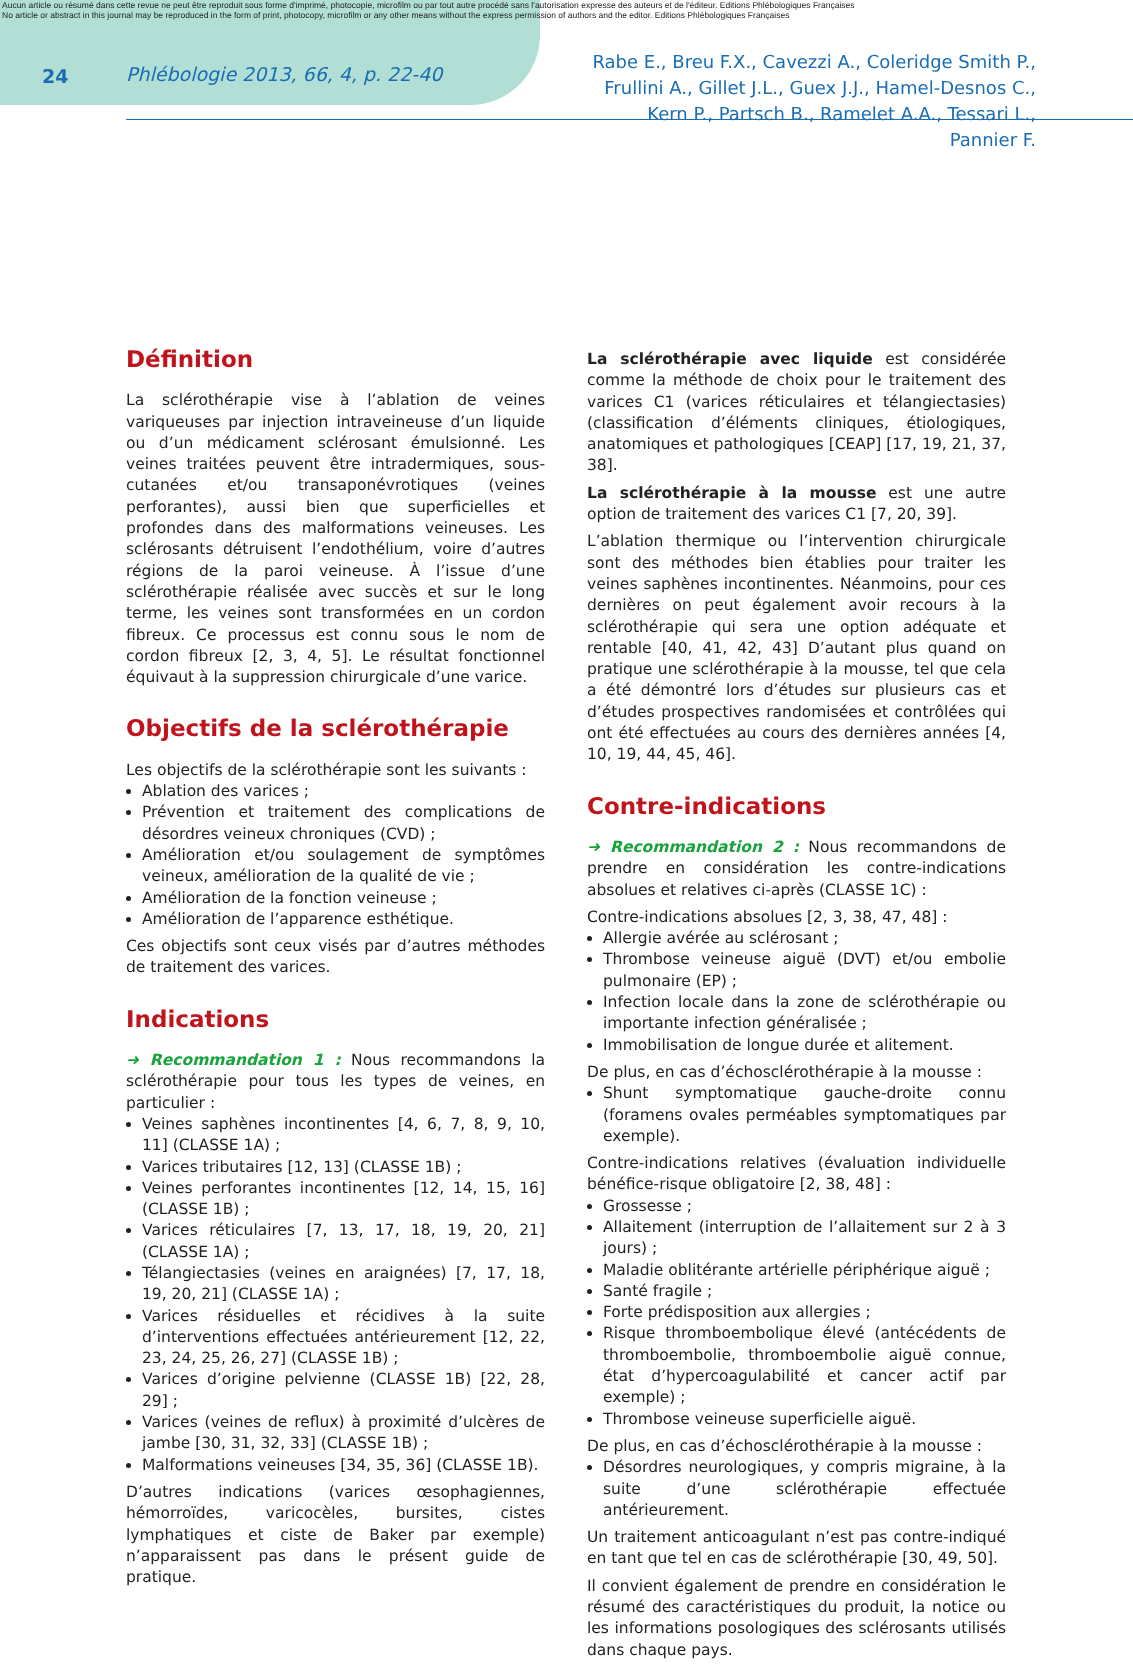Aucun article ou résumé dans cette revue ne peut être reproduit sous forme d'imprimé, photocopie, microfilm ou par tout autre procédé sans l'autorisation expresse des auteurs et de l'éditeur. Editions Phlébologiques Françaises
No article or abstract in this journal may be reproduced in the form of print, photocopy, microfilm or any other means without the express permission of authors and the editor. Editions Phlébologiques Françaises
24 Phlébologie 2013, 66, 4, p. 22-40
Rabe E., Breu F.X., Cavezzi A., Coleridge Smith P.,
Frullini A., Gillet J.L., Guex J.J., Hamel-Desnos C.,
Kern P., Partsch B., Ramelet A.A., Tessari L., Pannier F.
Définition
La sclérothérapie vise à l’ablation de veines variqueuses par injection intraveineuse d’un liquide ou d’un médicament sclérosant émulsionné. Les veines traitées peuvent être intradermiques, sous-cutanées et/ou transaponévrotiques (veines perforantes), aussi bien que superficielles et profondes dans des malformations veineuses. Les sclérosants détruisent l’endothélium, voire d’autres régions de la paroi veineuse. À l’issue d’une sclérothérapie réalisée avec succès et sur le long terme, les veines sont transformées en un cordon fibreux. Ce processus est connu sous le nom de cordon fibreux [2, 3, 4, 5]. Le résultat fonctionnel équivaut à la suppression chirurgicale d’une varice.
Objectifs de la sclérothérapie
Les objectifs de la sclérothérapie sont les suivants :
Ablation des varices ;
Prévention et traitement des complications de désordres veineux chroniques (CVD) ;
Amélioration et/ou soulagement de symptômes veineux, amélioration de la qualité de vie ;
Amélioration de la fonction veineuse ;
Amélioration de l’apparence esthétique.
Ces objectifs sont ceux visés par d’autres méthodes de traitement des varices.
Indications
➜ Recommandation 1 : Nous recommandons la sclérothérapie pour tous les types de veines, en particulier :
Veines saphènes incontinentes [4, 6, 7, 8, 9, 10, 11] (CLASSE 1A) ;
Varices tributaires [12, 13] (CLASSE 1B) ;
Veines perforantes incontinentes [12, 14, 15, 16] (CLASSE 1B) ;
Varices réticulaires [7, 13, 17, 18, 19, 20, 21] (CLASSE 1A) ;
Télangiectasies (veines en araignées) [7, 17, 18, 19, 20, 21] (CLASSE 1A) ;
Varices résiduelles et récidives à la suite d’interventions effectuées antérieurement [12, 22, 23, 24, 25, 26, 27] (CLASSE 1B) ;
Varices d’origine pelvienne (CLASSE 1B) [22, 28, 29] ;
Varices (veines de reflux) à proximité d’ulcères de jambe [30, 31, 32, 33] (CLASSE 1B) ;
Malformations veineuses [34, 35, 36] (CLASSE 1B).
D’autres indications (varices œsophagiennes, hémorroïdes, varicocèles, bursites, cistes lymphatiques et ciste de Baker par exemple) n’apparaissent pas dans le présent guide de pratique.
La sclérothérapie avec liquide est considérée comme la méthode de choix pour le traitement des varices C1 (varices réticulaires et télangiectasies) (classification d’éléments cliniques, étiologiques, anatomiques et pathologiques [CEAP] [17, 19, 21, 37, 38].
La sclérothérapie à la mousse est une autre option de traitement des varices C1 [7, 20, 39].
L’ablation thermique ou l’intervention chirurgicale sont des méthodes bien établies pour traiter les veines saphènes incontinentes. Néanmoins, pour ces dernières on peut également avoir recours à la sclérothérapie qui sera une option adéquate et rentable [40, 41, 42, 43] D’autant plus quand on pratique une sclérothérapie à la mousse, tel que cela a été démontré lors d’études sur plusieurs cas et d’études prospectives randomisées et contrôlées qui ont été effectuées au cours des dernières années [4, 10, 19, 44, 45, 46].
Contre-indications
➜ Recommandation 2 : Nous recommandons de prendre en considération les contre-indications absolues et relatives ci-après (CLASSE 1C) :
Contre-indications absolues [2, 3, 38, 47, 48] :
Allergie avérée au sclérosant ;
Thrombose veineuse aiguë (DVT) et/ou embolie pulmonaire (EP) ;
Infection locale dans la zone de sclérothérapie ou importante infection généralisée ;
Immobilisation de longue durée et alitement.
De plus, en cas d’échosclérothérapie à la mousse :
Shunt symptomatique gauche-droite connu (foramens ovales perméables symptomatiques par exemple).
Contre-indications relatives (évaluation individuelle bénéfice-risque obligatoire [2, 38, 48] :
Grossesse ;
Allaitement (interruption de l’allaitement sur 2 à 3 jours) ;
Maladie oblitérante artérielle périphérique aiguë ;
Santé fragile ;
Forte prédisposition aux allergies ;
Risque thromboembolique élevé (antécédents de thromboembolie, thromboembolie aiguë connue, état d’hypercoagulabilité et cancer actif par exemple) ;
Thrombose veineuse superficielle aiguë.
De plus, en cas d’échosclérothérapie à la mousse :
Désordres neurologiques, y compris migraine, à la suite d’une sclérothérapie effectuée antérieurement.
Un traitement anticoagulant n’est pas contre-indiqué en tant que tel en cas de sclérothérapie [30, 49, 50].
Il convient également de prendre en considération le résumé des caractéristiques du produit, la notice ou les informations posologiques des sclérosants utilisés dans chaque pays.